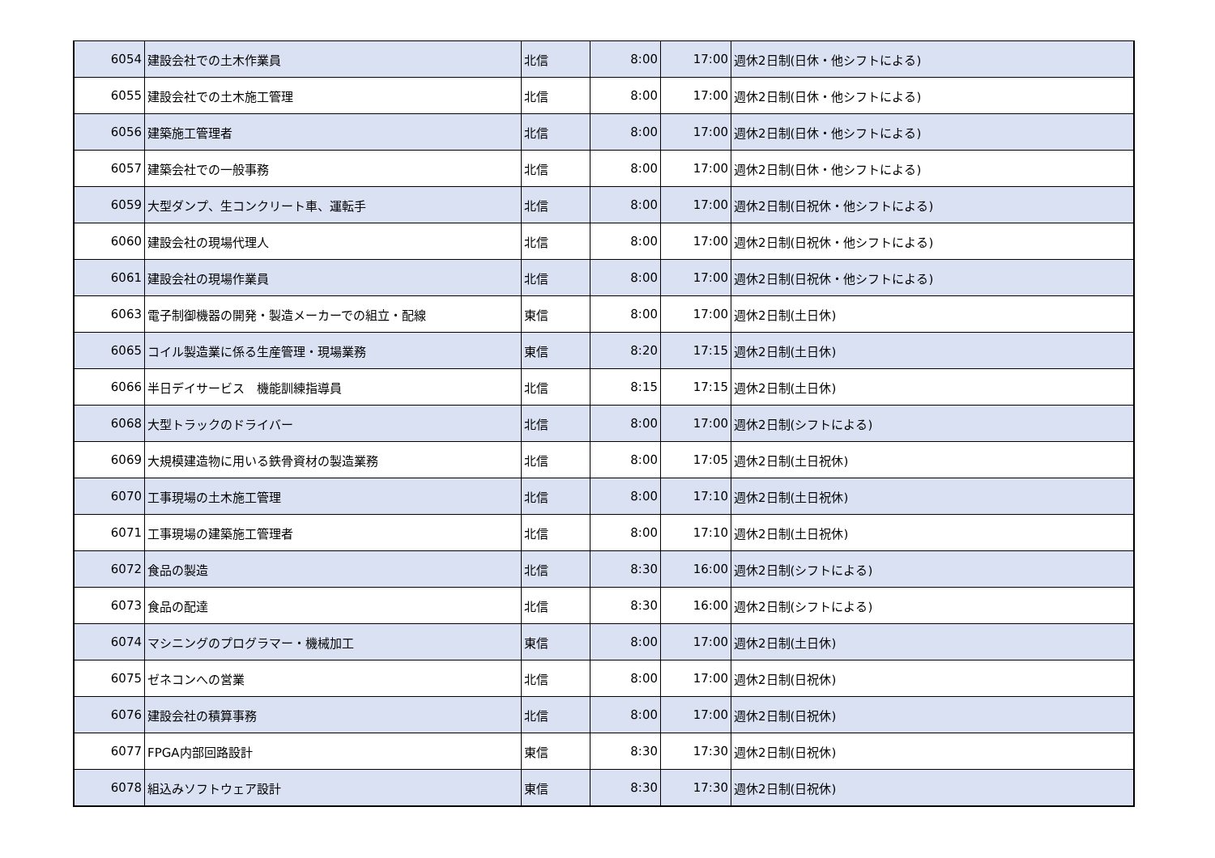| 6054 | 建設会社での土木作業員 | 北信 | 8:00 | 17:00 | 週休2日制(日休・他シフトによる) |
| 6055 | 建設会社での土木施工管理 | 北信 | 8:00 | 17:00 | 週休2日制(日休・他シフトによる) |
| 6056 | 建築施工管理者 | 北信 | 8:00 | 17:00 | 週休2日制(日休・他シフトによる) |
| 6057 | 建築会社での一般事務 | 北信 | 8:00 | 17:00 | 週休2日制(日休・他シフトによる) |
| 6059 | 大型ダンプ、生コンクリート車、運転手 | 北信 | 8:00 | 17:00 | 週休2日制(日祝休・他シフトによる) |
| 6060 | 建設会社の現場代理人 | 北信 | 8:00 | 17:00 | 週休2日制(日祝休・他シフトによる) |
| 6061 | 建設会社の現場作業員 | 北信 | 8:00 | 17:00 | 週休2日制(日祝休・他シフトによる) |
| 6063 | 電子制御機器の開発・製造メーカーでの組立・配線 | 東信 | 8:00 | 17:00 | 週休2日制(土日休) |
| 6065 | コイル製造業に係る生産管理・現場業務 | 東信 | 8:20 | 17:15 | 週休2日制(土日休) |
| 6066 | 半日デイサービス 機能訓練指導員 | 北信 | 8:15 | 17:15 | 週休2日制(土日休) |
| 6068 | 大型トラックのドライバー | 北信 | 8:00 | 17:00 | 週休2日制(シフトによる) |
| 6069 | 大規模建造物に用いる鉄骨資材の製造業務 | 北信 | 8:00 | 17:05 | 週休2日制(土日祝休) |
| 6070 | 工事現場の土木施工管理 | 北信 | 8:00 | 17:10 | 週休2日制(土日祝休) |
| 6071 | 工事現場の建築施工管理者 | 北信 | 8:00 | 17:10 | 週休2日制(土日祝休) |
| 6072 | 食品の製造 | 北信 | 8:30 | 16:00 | 週休2日制(シフトによる) |
| 6073 | 食品の配達 | 北信 | 8:30 | 16:00 | 週休2日制(シフトによる) |
| 6074 | マシニングのプログラマー・機械加工 | 東信 | 8:00 | 17:00 | 週休2日制(土日休) |
| 6075 | ゼネコンへの営業 | 北信 | 8:00 | 17:00 | 週休2日制(日祝休) |
| 6076 | 建設会社の積算事務 | 北信 | 8:00 | 17:00 | 週休2日制(日祝休) |
| 6077 | FPGA内部回路設計 | 東信 | 8:30 | 17:30 | 週休2日制(日祝休) |
| 6078 | 組込みソフトウェア設計 | 東信 | 8:30 | 17:30 | 週休2日制(日祝休) |